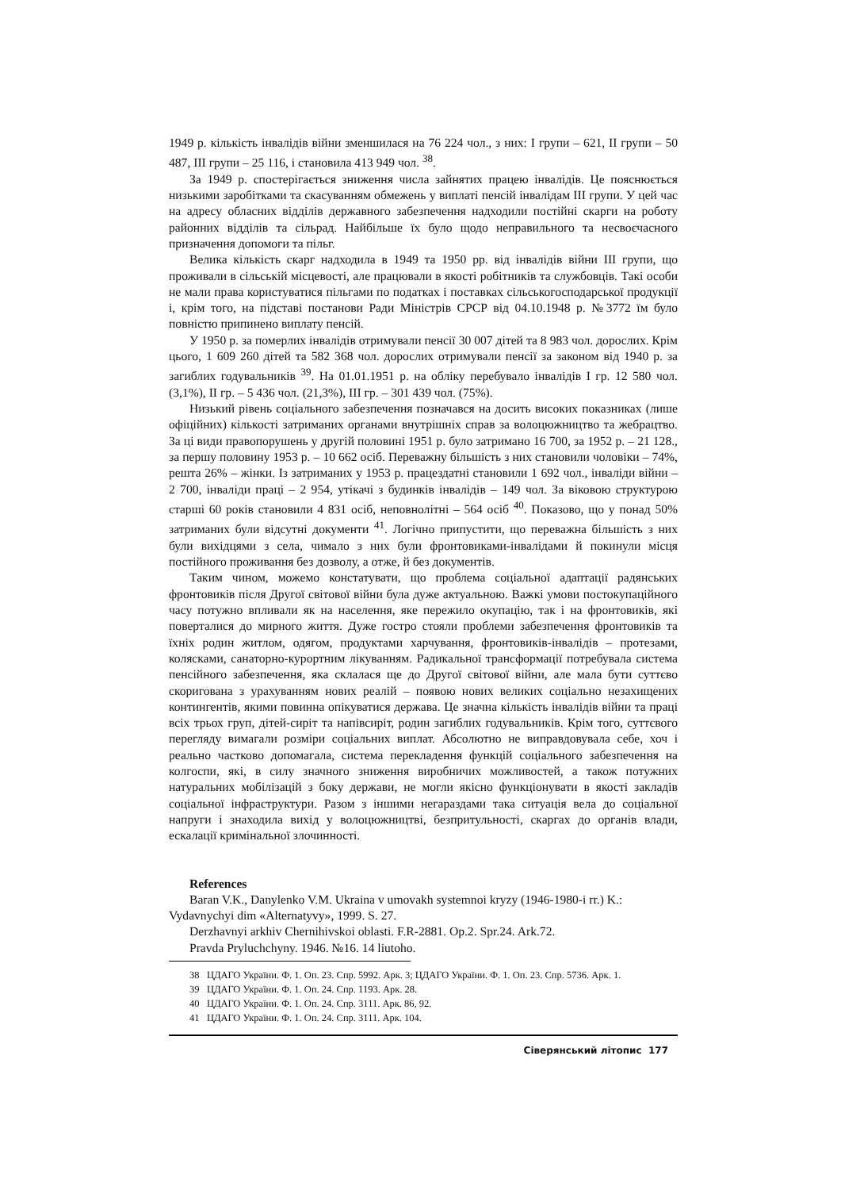1949 р. кількість інвалідів війни зменшилася на 76 224 чол., з них: I групи – 621, II групи – 50 487, III групи – 25 116, і становила 413 949 чол. <sup>38</sup>.
За 1949 р. спостерігається зниження числа зайнятих працею інвалідів. Це пояснюється низькими заробітками та скасуванням обмежень у виплаті пенсій інвалідам III групи. У цей час на адресу обласних відділів державного забезпечення надходили постійні скарги на роботу районних відділів та сільрад. Найбільше їх було щодо неправильного та несвоєчасного призначення допомоги та пільг.
Велика кількість скарг надходила в 1949 та 1950 рр. від інвалідів війни III групи, що проживали в сільській місцевості, але працювали в якості робітників та службовців. Такі особи не мали права користуватися пільгами по податках і поставках сільськогосподарської продукції і, крім того, на підставі постанови Ради Міністрів СРСР від 04.10.1948 р. №3772 їм було повністю припинено виплату пенсій.
У 1950 р. за померлих інвалідів отримували пенсії 30 007 дітей та 8 983 чол. дорослих. Крім цього, 1 609 260 дітей та 582 368 чол. дорослих отримували пенсії за законом від 1940 р. за загиблих годувальників <sup>39</sup>. На 01.01.1951 р. на обліку перебувало інвалідів I гр. 12 580 чол. (3,1%), II гр. – 5 436 чол. (21,3%), III гр. – 301 439 чол. (75%).
Низький рівень соціального забезпечення позначався на досить високих показниках (лише офіційних) кількості затриманих органами внутрішніх справ за волоцюжництво та жебрацтво. За ці види правопорушень у другій половині 1951 р. було затримано 16 700, за 1952 р. – 21 128., за першу половину 1953 р. – 10 662 осіб. Переважну більшість з них становили чоловіки – 74%, решта 26% – жінки. Із затриманих у 1953 р. працездатні становили 1 692 чол., інваліди війни – 2 700, інваліди праці – 2 954, утікачі з будинків інвалідів – 149 чол. За віковою структурою старші 60 років становили 4 831 осіб, неповнолітні – 564 осіб <sup>40</sup>. Показово, що у понад 50% затриманих були відсутні документи <sup>41</sup>. Логічно припустити, що переважна більшість з них були вихідцями з села, чимало з них були фронтовиками-інвалідами й покинули місця постійного проживання без дозволу, а отже, й без документів.
Таким чином, можемо констатувати, що проблема соціальної адаптації радянських фронтовиків після Другої світової війни була дуже актуальною. Важкі умови постокупаційного часу потужно впливали як на населення, яке пережило окупацію, так і на фронтовиків, які поверталися до мирного життя. Дуже гостро стояли проблеми забезпечення фронтовиків та їхніх родин житлом, одягом, продуктами харчування, фронтовиків-інвалідів – протезами, колясками, санаторно-курортним лікуванням. Радикальної трансформації потребувала система пенсійного забезпечення, яка склалася ще до Другої світової війни, але мала бути суттєво скоригована з урахуванням нових реалій – появою нових великих соціально незахищених контингентів, якими повинна опікуватися держава. Це значна кількість інвалідів війни та праці всіх трьох груп, дітей-сиріт та напівсиріт, родин загиблих годувальників. Крім того, суттєвого перегляду вимагали розміри соціальних виплат. Абсолютно не виправдовувала себе, хоч і реально частково допомагала, система перекладення функцій соціального забезпечення на колгоспи, які, в силу значного зниження виробничих можливостей, а також потужних натуральних мобілізацій з боку держави, не могли якісно функціонувати в якості закладів соціальної інфраструктури. Разом з іншими негараздами така ситуація вела до соціальної напруги і знаходила вихід у волоцюжництві, безпритульності, скаргах до органів влади, ескалації кримінальної злочинності.
References
Baran V.K., Danylenko V.M. Ukraina v umovakh systemnoi kryzy (1946-1980-i rr.) K.: Vydavnychyi dim «Alternatyvy», 1999. S. 27.
Derzhavnyi arkhiv Chernihivskoi oblasti. F.R-2881. Op.2. Spr.24. Ark.72.
Pravda Pryluchchyny. 1946. №16. 14 liutoho.
38 ЦДАГО України. Ф. 1. Оп. 23. Спр. 5992. Арк. 3; ЦДАГО України. Ф. 1. Оп. 23. Спр. 5736. Арк. 1.
39 ЦДАГО України. Ф. 1. Оп. 24. Спр. 1193. Арк. 28.
40 ЦДАГО України. Ф. 1. Оп. 24. Спр. 3111. Арк. 86, 92.
41 ЦДАГО України. Ф. 1. Оп. 24. Спр. 3111. Арк. 104.
Сіверянський літопис 177